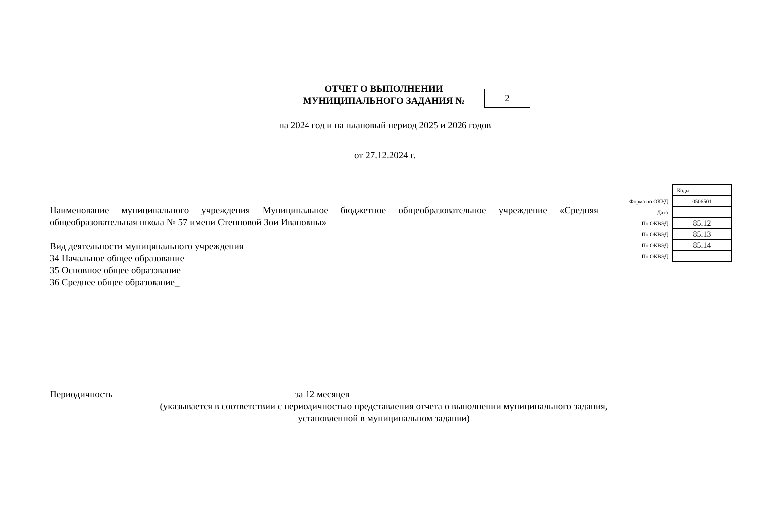ОТЧЕТ О ВЫПОЛНЕНИИ
МУНИЦИПАЛЬНОГО ЗАДАНИЯ №
2
на 2024 год и на плановый период 2025 и 2026 годов
от 27.12.2024 г.
| | Коды |
| Форма по ОКУД | 0506501 |
| Дата | |
| По ОКВЭД | 85.12 |
| По ОКВЭД | 85.13 |
| По ОКВЭД | 85.14 |
| По ОКВЭД | |
Наименование муниципального учреждения Муниципальное бюджетное общеобразовательное учреждение «Средняя общеобразовательная школа № 57 имени Степновой Зои Ивановны»
Вид деятельности муниципального учреждения
34 Начальное общее образование
35 Основное общее образование
36 Среднее общее образование_
Периодичность за 12 месяцев
(указывается в соответствии с периодичностью представления отчета о выполнении муниципального задания, установленной в муниципальном задании)